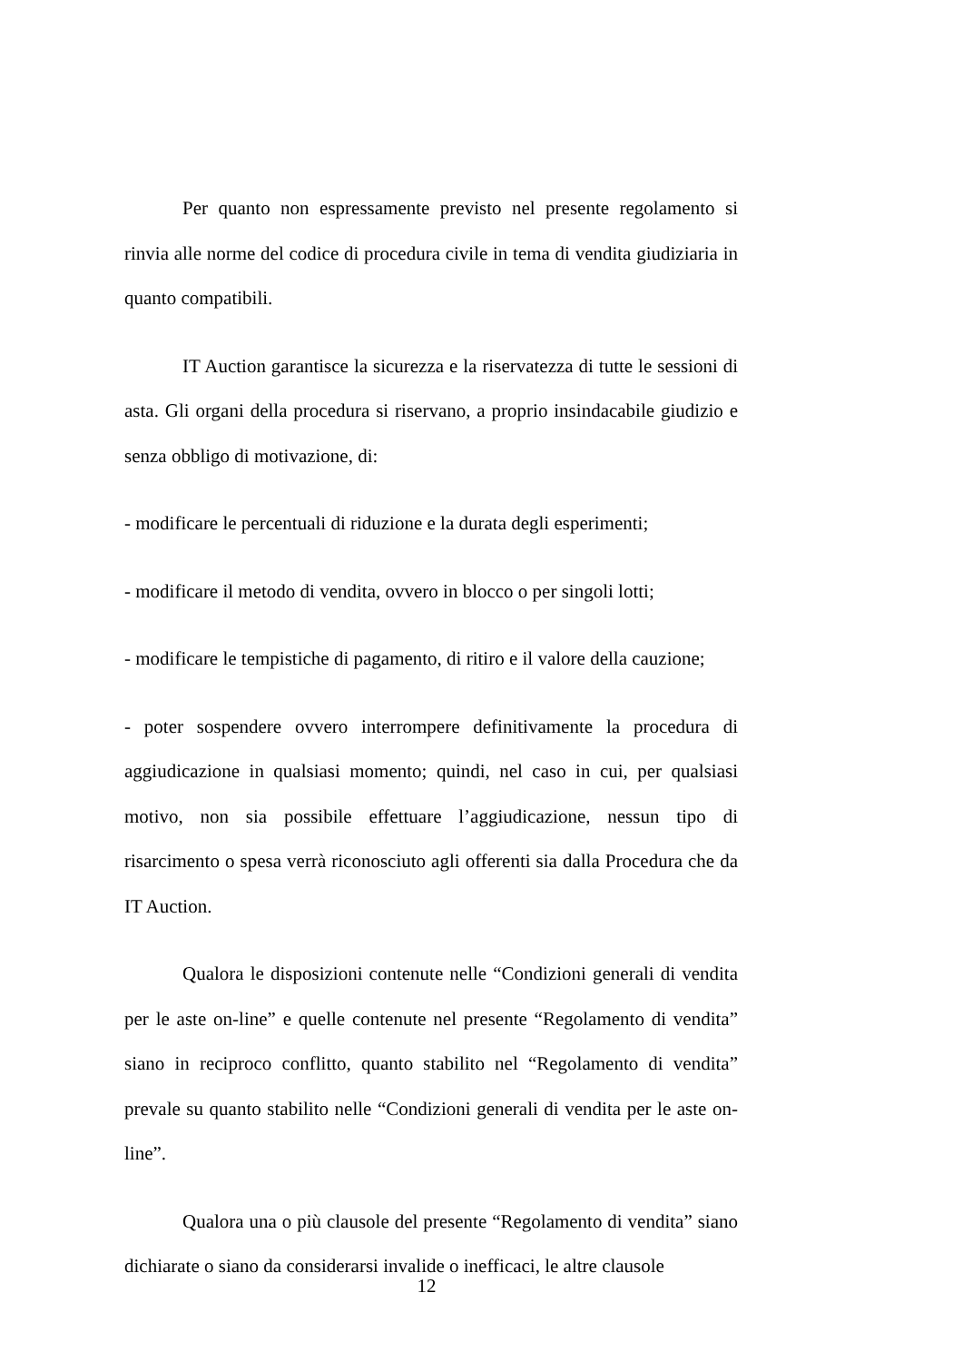Per quanto non espressamente previsto nel presente regolamento si rinvia alle norme del codice di procedura civile in tema di vendita giudiziaria in quanto compatibili.
IT Auction garantisce la sicurezza e la riservatezza di tutte le sessioni di asta. Gli organi della procedura si riservano, a proprio insindacabile giudizio e senza obbligo di motivazione, di:
- modificare le percentuali di riduzione e la durata degli esperimenti;
- modificare il metodo di vendita, ovvero in blocco o per singoli lotti;
- modificare le tempistiche di pagamento, di ritiro e il valore della cauzione;
- poter sospendere ovvero interrompere definitivamente la procedura di aggiudicazione in qualsiasi momento; quindi, nel caso in cui, per qualsiasi motivo, non sia possibile effettuare l’aggiudicazione, nessun tipo di risarcimento o spesa verrà riconosciuto agli offerenti sia dalla Procedura che da IT Auction.
Qualora le disposizioni contenute nelle “Condizioni generali di vendita per le aste on-line” e quelle contenute nel presente “Regolamento di vendita” siano in reciproco conflitto, quanto stabilito nel “Regolamento di vendita” prevale su quanto stabilito nelle “Condizioni generali di vendita per le aste on-line”.
Qualora una o più clausole del presente “Regolamento di vendita” siano dichiarate o siano da considerarsi invalide o inefficaci, le altre clausole
12